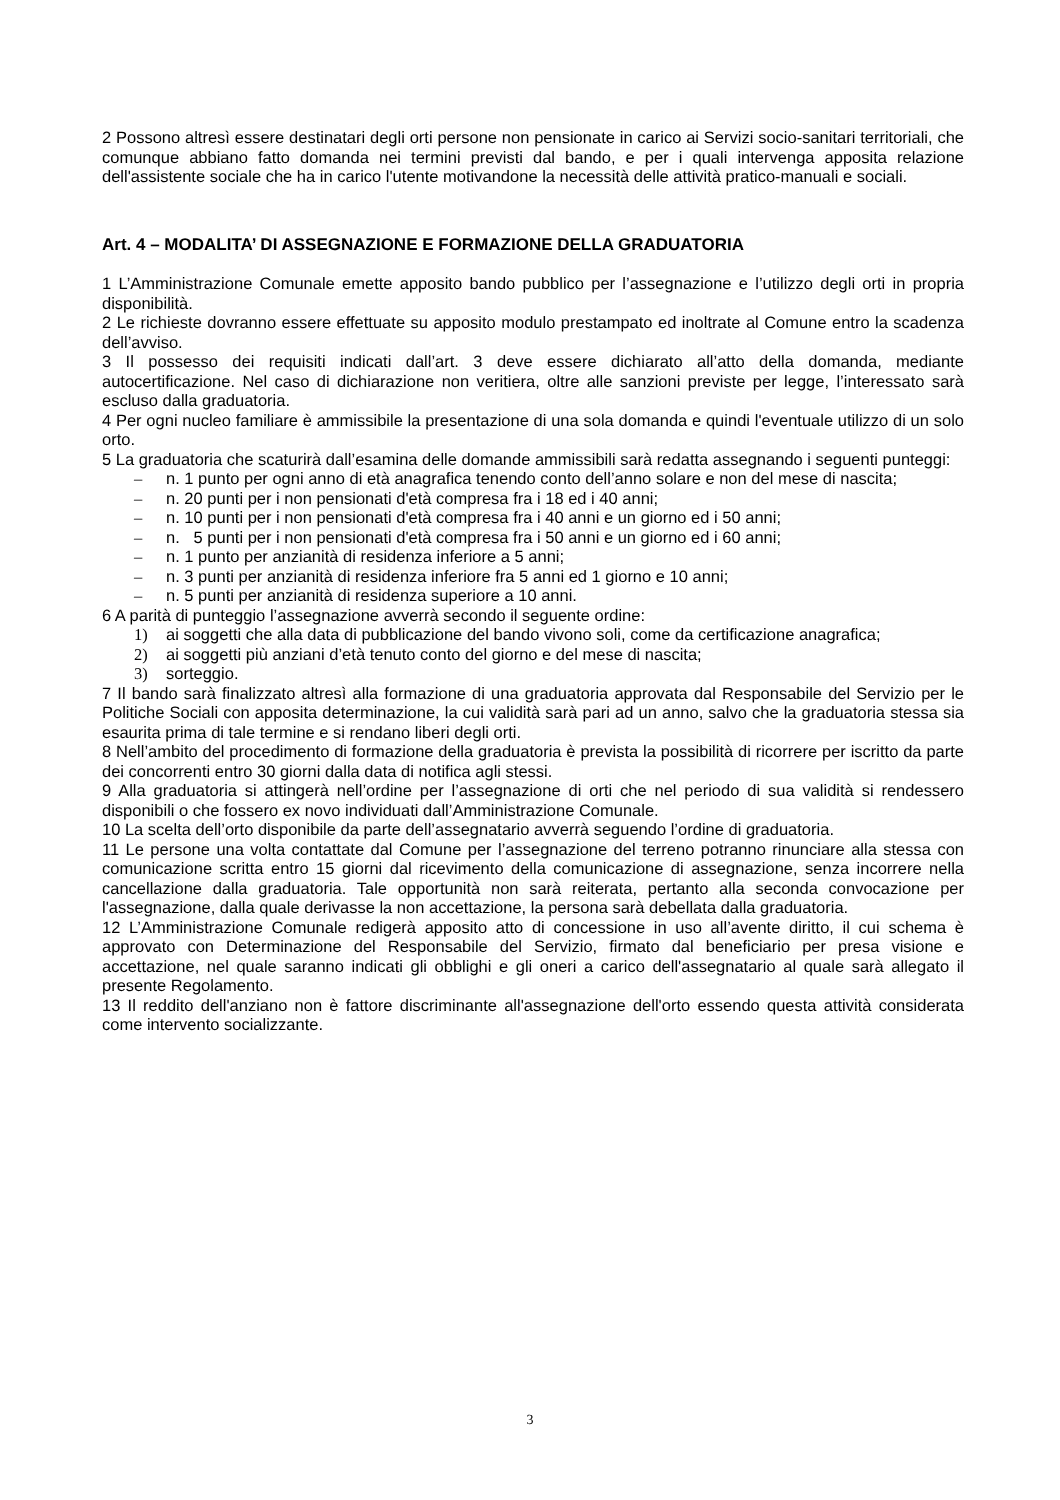2 Possono altresì essere destinatari degli orti persone non pensionate in carico ai Servizi socio-sanitari territoriali, che comunque abbiano fatto domanda nei termini previsti dal bando, e per i quali intervenga apposita relazione dell'assistente sociale che ha in carico l'utente motivandone la necessità delle attività pratico-manuali e sociali.
Art. 4 – MODALITA’ DI ASSEGNAZIONE E FORMAZIONE DELLA GRADUATORIA
1 L’Amministrazione Comunale emette apposito bando pubblico per l’assegnazione e l’utilizzo degli orti in propria disponibilità.
2 Le richieste dovranno essere effettuate su apposito modulo prestampato ed inoltrate al Comune entro la scadenza dell’avviso.
3 Il possesso dei requisiti indicati dall’art. 3 deve essere dichiarato all’atto della domanda, mediante autocertificazione. Nel caso di dichiarazione non veritiera, oltre alle sanzioni previste per legge, l’interessato sarà escluso dalla graduatoria.
4 Per ogni nucleo familiare è ammissibile la presentazione di una sola domanda e quindi l'eventuale utilizzo di un solo orto.
5 La graduatoria che scaturirà dall’esamina delle domande ammissibili sarà redatta assegnando i seguenti punteggi:
– n. 1 punto per ogni anno di età anagrafica tenendo conto dell’anno solare e non del mese di nascita;
– n. 20 punti per i non pensionati d'età compresa fra i 18 ed i 40 anni;
– n. 10 punti per i non pensionati d'età compresa fra i 40 anni e un giorno ed i 50 anni;
– n. 5 punti per i non pensionati d'età compresa fra i 50 anni e un giorno ed i 60 anni;
– n. 1 punto per anzianità di residenza inferiore a 5 anni;
– n. 3 punti per anzianità di residenza inferiore fra 5 anni ed 1 giorno e 10 anni;
– n. 5 punti per anzianità di residenza superiore a 10 anni.
6 A parità di punteggio l’assegnazione avverrà secondo il seguente ordine:
1) ai soggetti che alla data di pubblicazione del bando vivono soli, come da certificazione anagrafica;
2) ai soggetti più anziani d’età tenuto conto del giorno e del mese di nascita;
3) sorteggio.
7 Il bando sarà finalizzato altresì alla formazione di una graduatoria approvata dal Responsabile del Servizio per le Politiche Sociali con apposita determinazione, la cui validità sarà pari ad un anno, salvo che la graduatoria stessa sia esaurita prima di tale termine e si rendano liberi degli orti.
8 Nell’ambito del procedimento di formazione della graduatoria è prevista la possibilità di ricorrere per iscritto da parte dei concorrenti entro 30 giorni dalla data di notifica agli stessi.
9 Alla graduatoria si attingerà nell’ordine per l’assegnazione di orti che nel periodo di sua validità si rendessero disponibili o che fossero ex novo individuati dall’Amministrazione Comunale.
10 La scelta dell’orto disponibile da parte dell’assegnatario avverrà seguendo l’ordine di graduatoria.
11 Le persone una volta contattate dal Comune per l’assegnazione del terreno potranno rinunciare alla stessa con comunicazione scritta entro 15 giorni dal ricevimento della comunicazione di assegnazione, senza incorrere nella cancellazione dalla graduatoria. Tale opportunità non sarà reiterata, pertanto alla seconda convocazione per l'assegnazione, dalla quale derivasse la non accettazione, la persona sarà debellata dalla graduatoria.
12 L’Amministrazione Comunale redigerà apposito atto di concessione in uso all’avente diritto, il cui schema è approvato con Determinazione del Responsabile del Servizio, firmato dal beneficiario per presa visione e accettazione, nel quale saranno indicati gli obblighi e gli oneri a carico dell'assegnatario al quale sarà allegato il presente Regolamento.
13 Il reddito dell'anziano non è fattore discriminante all'assegnazione dell'orto essendo questa attività considerata come intervento socializzante.
3